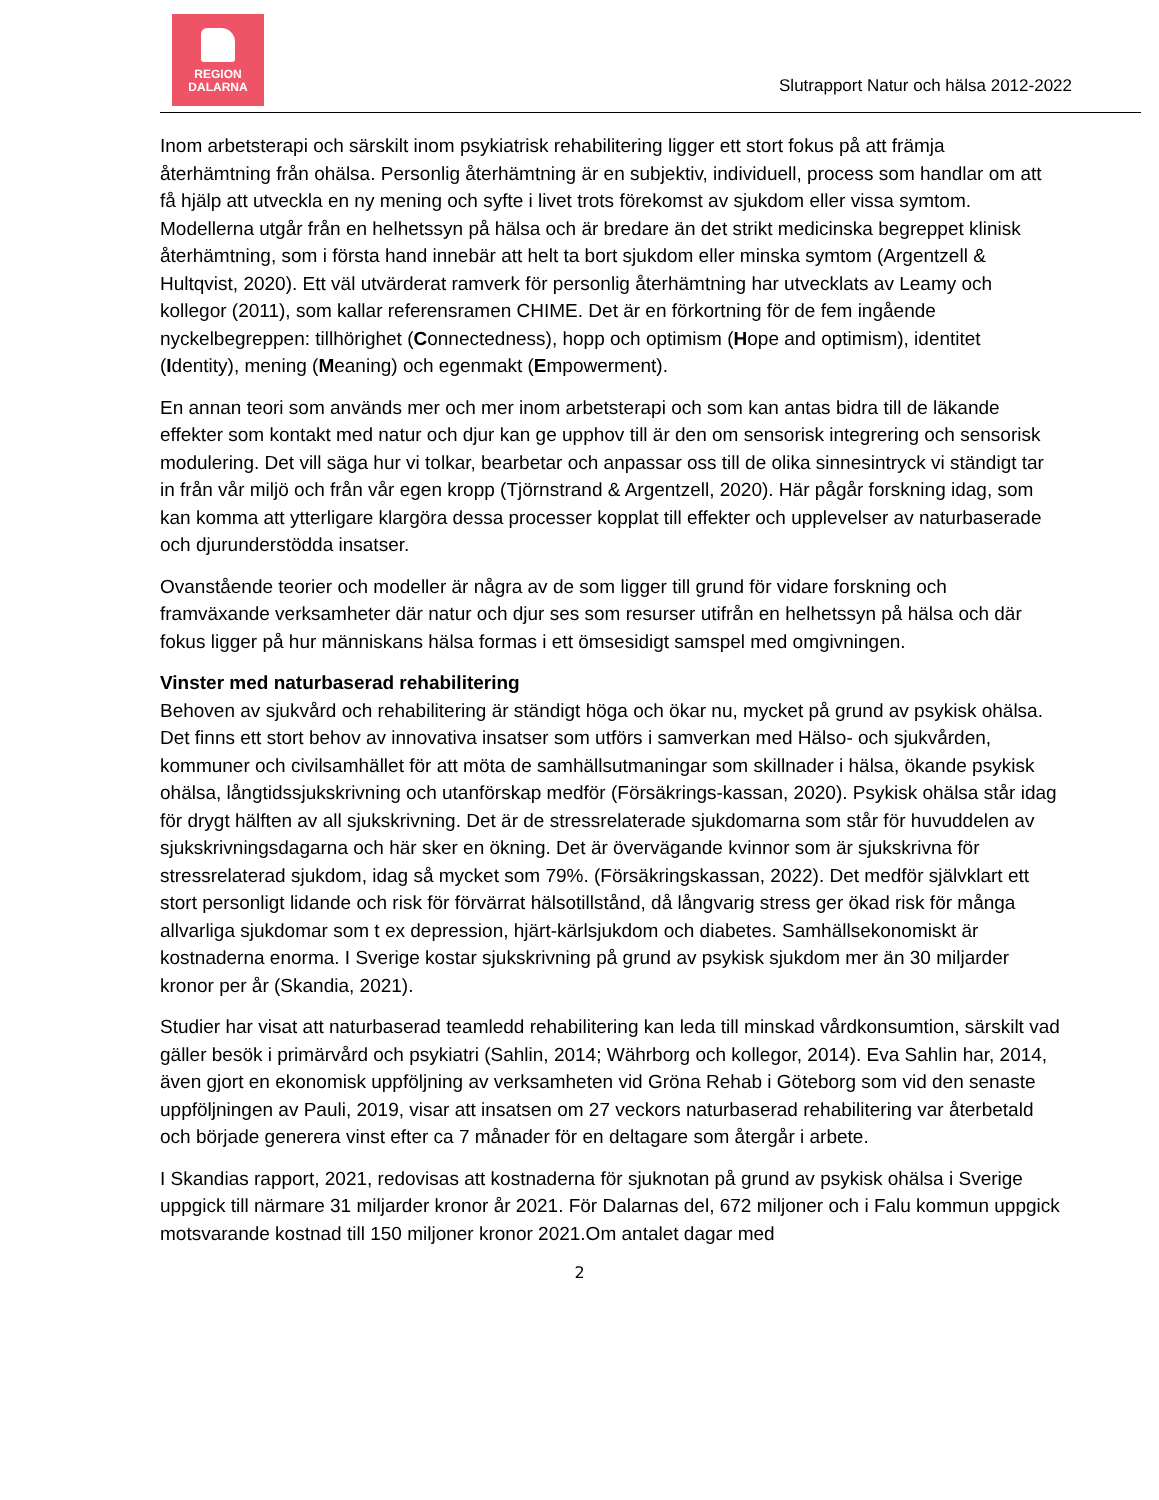REGION
DALARNA
Slutrapport Natur och hälsa 2012-2022
Inom arbetsterapi och särskilt inom psykiatrisk rehabilitering ligger ett stort fokus på att främja återhämtning från ohälsa. Personlig återhämtning är en subjektiv, individuell, process som handlar om att få hjälp att utveckla en ny mening och syfte i livet trots förekomst av sjukdom eller vissa symtom. Modellerna utgår från en helhetssyn på hälsa och är bredare än det strikt medicinska begreppet klinisk återhämtning, som i första hand innebär att helt ta bort sjukdom eller minska symtom (Argentzell & Hultqvist, 2020). Ett väl utvärderat ramverk för personlig återhämtning har utvecklats av Leamy och kollegor (2011), som kallar referensramen CHIME. Det är en förkortning för de fem ingående nyckelbegreppen: tillhörighet (Connectedness), hopp och optimism (Hope and optimism), identitet (Identity), mening (Meaning) och egenmakt (Empowerment).
En annan teori som används mer och mer inom arbetsterapi och som kan antas bidra till de läkande effekter som kontakt med natur och djur kan ge upphov till är den om sensorisk integrering och sensorisk modulering. Det vill säga hur vi tolkar, bearbetar och anpassar oss till de olika sinnesintryck vi ständigt tar in från vår miljö och från vår egen kropp (Tjörnstrand & Argentzell, 2020). Här pågår forskning idag, som kan komma att ytterligare klargöra dessa processer kopplat till effekter och upplevelser av naturbaserade och djurunderstödda insatser.
Ovanstående teorier och modeller är några av de som ligger till grund för vidare forskning och framväxande verksamheter där natur och djur ses som resurser utifrån en helhetssyn på hälsa och där fokus ligger på hur människans hälsa formas i ett ömsesidigt samspel med omgivningen.
Vinster med naturbaserad rehabilitering
Behoven av sjukvård och rehabilitering är ständigt höga och ökar nu, mycket på grund av psykisk ohälsa. Det finns ett stort behov av innovativa insatser som utförs i samverkan med Hälso- och sjukvården, kommuner och civilsamhället för att möta de samhällsutmaningar som skillnader i hälsa, ökande psykisk ohälsa, långtidssjukskrivning och utanförskap medför (Försäkrings-kassan, 2020). Psykisk ohälsa står idag för drygt hälften av all sjukskrivning. Det är de stressrelaterade sjukdomarna som står för huvuddelen av sjukskrivningsdagarna och här sker en ökning. Det är övervägande kvinnor som är sjukskrivna för stressrelaterad sjukdom, idag så mycket som 79%. (Försäkringskassan, 2022). Det medför självklart ett stort personligt lidande och risk för förvärrat hälsotillstånd, då långvarig stress ger ökad risk för många allvarliga sjukdomar som t ex depression, hjärt-kärlsjukdom och diabetes. Samhällsekonomiskt är kostnaderna enorma. I Sverige kostar sjukskrivning på grund av psykisk sjukdom mer än 30 miljarder kronor per år (Skandia, 2021).
Studier har visat att naturbaserad teamledd rehabilitering kan leda till minskad vårdkonsumtion, särskilt vad gäller besök i primärvård och psykiatri (Sahlin, 2014; Währborg och kollegor, 2014). Eva Sahlin har, 2014, även gjort en ekonomisk uppföljning av verksamheten vid Gröna Rehab i Göteborg som vid den senaste uppföljningen av Pauli, 2019, visar att insatsen om 27 veckors naturbaserad rehabilitering var återbetald och började generera vinst efter ca 7 månader för en deltagare som återgår i arbete.
I Skandias rapport, 2021, redovisas att kostnaderna för sjuknotan på grund av psykisk ohälsa i Sverige uppgick till närmare 31 miljarder kronor år 2021. För Dalarnas del, 672 miljoner och i Falu kommun uppgick motsvarande kostnad till 150 miljoner kronor 2021.Om antalet dagar med
2